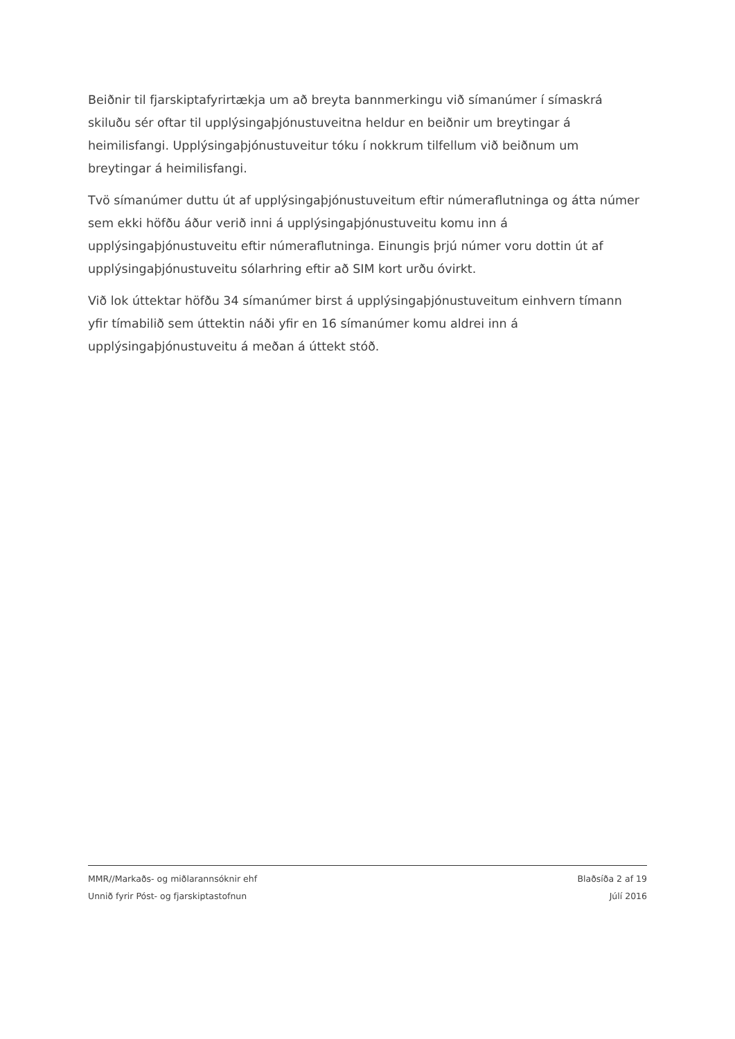Beiðnir til fjarskiptafyrirtækja um að breyta bannmerkingu við símanúmer í símaskrá skiluðu sér oftar til upplýsingaþjónustuveitna heldur en beiðnir um breytingar á heimilisfangi. Upplýsingaþjónustuveitur tóku í nokkrum tilfellum við beiðnum um breytingar á heimilisfangi.
Tvö símanúmer duttu út af upplýsingaþjónustuveitum eftir númeraflutninga og átta númer sem ekki höfðu áður verið inni á upplýsingaþjónustuveitu komu inn á upplýsingaþjónustuveitu eftir númeraflutninga. Einungis þrjú númer voru dottin út af upplýsingaþjónustuveitu sólarhring eftir að SIM kort urðu óvirkt.
Við lok úttektar höfðu 34 símanúmer birst á upplýsingaþjónustuveitum einhvern tímann yfir tímabilið sem úttektin náði yfir en 16 símanúmer komu aldrei inn á upplýsingaþjónustuveitu á meðan á úttekt stóð.
MMR//Markaðs- og miðlarannsóknir ehf Blaðsíða 2 af 19
Unnið fyrir Póst- og fjarskiptastofnun Júlí 2016